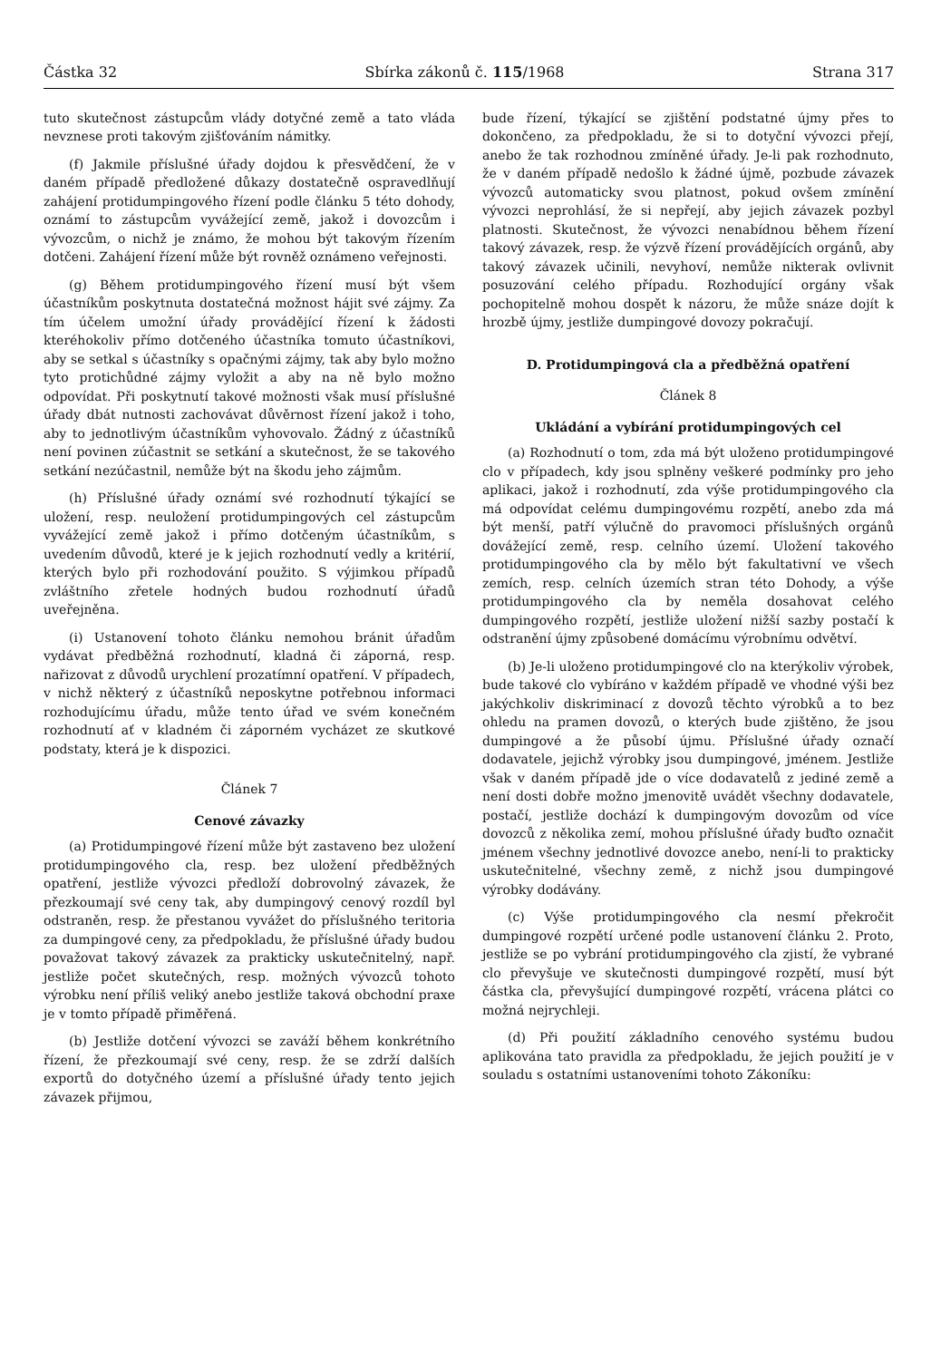Částka 32 Sbírka zákonů č. 115/1968 Strana 317
tuto skutečnost zástupcům vlády dotyčné země a tato vláda nevznese proti takovým zjišťováním námitky.
(f) Jakmile příslušné úřady dojdou k přesvědčení, že v daném případě předložené důkazy dostatečně ospravedlňují zahájení protidumpingového řízení podle článku 5 této dohody, oznámí to zástupcům vyvážející země, jakož i dovozcům i vývozcům, o nichž je známo, že mohou být takovým řízením dotčeni. Zahájení řízení může být rovněž oznámeno veřejnosti.
(g) Během protidumpingového řízení musí být všem účastníkům poskytnuta dostatečná možnost hájit své zájmy. Za tím účelem umožní úřady provádějící řízení k žádosti kteréhokoliv přímo dotčeného účastníka tomuto účastníkovi, aby se setkal s účastníky s opačnými zájmy, tak aby bylo možno tyto protichůdné zájmy vyložit a aby na ně bylo možno odpovídat. Při poskytnutí takové možnosti však musí příslušné úřady dbát nutnosti zachovávat důvěrnost řízení jakož i toho, aby to jednotlivým účastníkům vyhovovalo. Žádný z účastníků není povinen zúčastnit se setkání a skutečnost, že se takového setkání nezúčastnil, nemůže být na škodu jeho zájmům.
(h) Příslušné úřady oznámí své rozhodnutí týkající se uložení, resp. neuložení protidumpingových cel zástupcům vyvážející země jakož i přímo dotčeným účastníkům, s uvedením důvodů, které je k jejich rozhodnutí vedly a kritérií, kterých bylo při rozhodování použito. S výjimkou případů zvláštního zřetele hodných budou rozhodnutí úřadů uveřejněna.
(i) Ustanovení tohoto článku nemohou bránit úřadům vydávat předběžná rozhodnutí, kladná či záporná, resp. nařizovat z důvodů urychlení prozatímní opatření. V případech, v nichž některý z účastníků neposkytne potřebnou informaci rozhodujícímu úřadu, může tento úřad ve svém konečném rozhodnutí ať v kladném či záporném vycházet ze skutkové podstaty, která je k dispozici.
Článek 7
Cenové závazky
(a) Protidumpingové řízení může být zastaveno bez uložení protidumpingového cla, resp. bez uložení předběžných opatření, jestliže vývozci předloží dobrovolný závazek, že přezkoumají své ceny tak, aby dumpingový cenový rozdíl byl odstraněn, resp. že přestanou vyvážet do příslušného teritoria za dumpingové ceny, za předpokladu, že příslušné úřady budou považovat takový závazek za prakticky uskutečnitelný, např. jestliže počet skutečných, resp. možných vývozců tohoto výrobku není příliš veliký anebo jestliže taková obchodní praxe je v tomto případě přiměřená.
(b) Jestliže dotčení vývozci se zaváží během konkrétního řízení, že přezkoumají své ceny, resp. že se zdrží dalších exportů do dotyčného území a příslušné úřady tento jejich závazek přijmou,
bude řízení, týkající se zjištění podstatné újmy přes to dokončeno, za předpokladu, že si to dotyční vývozci přejí, anebo že tak rozhodnou zmíněné úřady. Je-li pak rozhodnuto, že v daném případě nedošlo k žádné újmě, pozbude závazek vývozců automaticky svou platnost, pokud ovšem zmínění vývozci neprohlásí, že si nepřejí, aby jejich závazek pozbyl platnosti. Skutečnost, že vývozci nenabídnou během řízení takový závazek, resp. že výzvě řízení provádějících orgánů, aby takový závazek učinili, nevyhoví, nemůže nikterak ovlivnit posuzování celého případu. Rozhodující orgány však pochopitelně mohou dospět k názoru, že může snáze dojít k hrozbě újmy, jestliže dumpingové dovozy pokračují.
D. Protidumpingová cla a předběžná opatření
Článek 8
Ukládání a vybírání protidumpingových cel
(a) Rozhodnutí o tom, zda má být uloženo protidumpingové clo v případech, kdy jsou splněny veškeré podmínky pro jeho aplikaci, jakož i rozhodnutí, zda výše protidumpingového cla má odpovídat celému dumpingovému rozpětí, anebo zda má být menší, patří výlučně do pravomoci příslušných orgánů dovážející země, resp. celního území. Uložení takového protidumpingového cla by mělo být fakultativní ve všech zemích, resp. celních územích stran této Dohody, a výše protidumpingového cla by neměla dosahovat celého dumpingového rozpětí, jestliže uložení nižší sazby postačí k odstranění újmy způsobené domácímu výrobnímu odvětví.
(b) Je-li uloženo protidumpingové clo na kterýkoliv výrobek, bude takové clo vybíráno v každém případě ve vhodné výši bez jakýchkoliv diskriminací z dovozů těchto výrobků a to bez ohledu na pramen dovozů, o kterých bude zjištěno, že jsou dumpingové a že působí újmu. Příslušné úřady označí dodavatele, jejichž výrobky jsou dumpingové, jménem. Jestliže však v daném případě jde o více dodavatelů z jediné země a není dosti dobře možno jmenovitě uvádět všechny dodavatele, postačí, jestliže dochází k dumpingovým dovozům od více dovozců z několika zemí, mohou příslušné úřady buďto označit jménem všechny jednotlivé dovozce anebo, není-li to prakticky uskutečnitelné, všechny země, z nichž jsou dumpingové výrobky dodávány.
(c) Výše protidumpingového cla nesmí překročit dumpingové rozpětí určené podle ustanovení článku 2. Proto, jestliže se po vybrání protidumpingového cla zjistí, že vybrané clo převyšuje ve skutečnosti dumpingové rozpětí, musí být částka cla, převyšující dumpingové rozpětí, vrácena plátci co možná nejrychleji.
(d) Při použití základního cenového systému budou aplikována tato pravidla za předpokladu, že jejich použití je v souladu s ostatními ustanoveními tohoto Zákoníku: